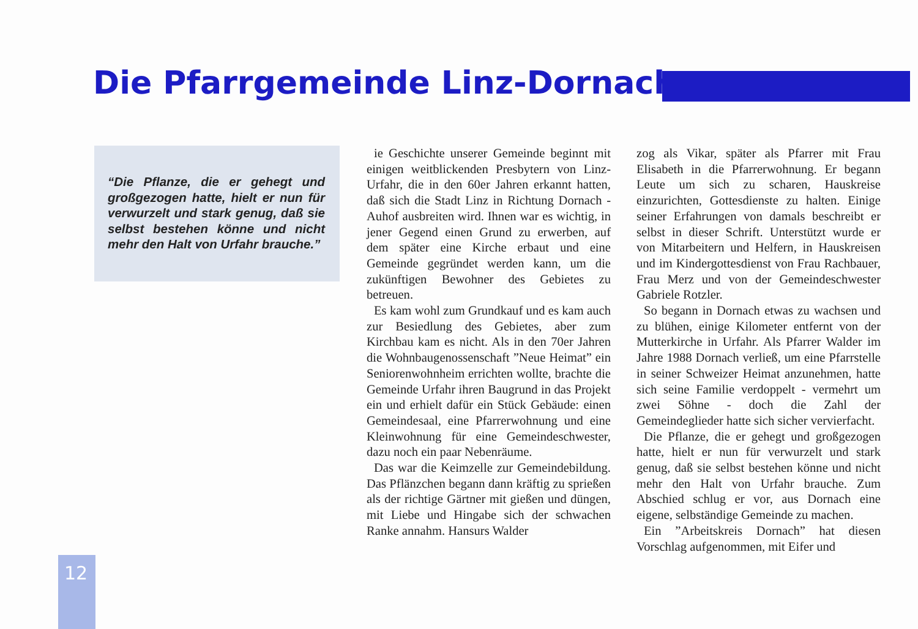Die Pfarrgemeinde Linz-Dornach
“Die Pflanze, die er gehegt und großgezogen hatte, hielt er nun für verwurzelt und stark genug, daß sie selbst bestehen könne und nicht mehr den Halt von Urfahr brauche.”
ie Geschichte unserer Gemeinde beginnt mit einigen weitblickenden Presbytern von Linz-Urfahr, die in den 60er Jahren erkannt hatten, daß sich die Stadt Linz in Richtung Dornach - Auhof ausbreiten wird. Ihnen war es wichtig, in jener Gegend einen Grund zu erwerben, auf dem später eine Kirche erbaut und eine Gemeinde gegründet werden kann, um die zukünftigen Bewohner des Gebietes zu betreuen.
Es kam wohl zum Grundkauf und es kam auch zur Besiedlung des Gebietes, aber zum Kirchbau kam es nicht. Als in den 70er Jahren die Wohnbaugenossenschaft ”Neue Heimat” ein Seniorenwohnheim errichten wollte, brachte die Gemeinde Urfahr ihren Baugrund in das Projekt ein und erhielt dafür ein Stück Gebäude: einen Gemeindesaal, eine Pfarrerwohnung und eine Kleinwohnung für eine Gemeindeschwester, dazu noch ein paar Nebenräume.
Das war die Keimzelle zur Gemeindebildung. Das Pflänzchen begann dann kräftig zu sprießen als der richtige Gärtner mit gießen und düngen, mit Liebe und Hingabe sich der schwachen Ranke annahm. Hansurs Walder
zog als Vikar, später als Pfarrer mit Frau Elisabeth in die Pfarrerwohnung. Er begann Leute um sich zu scharen, Hauskreise einzurichten, Gottesdienste zu halten. Einige seiner Erfahrungen von damals beschreibt er selbst in dieser Schrift. Unterstützt wurde er von Mitarbeitern und Helfern, in Hauskreisen und im Kindergottesdienst von Frau Rachbauer, Frau Merz und von der Gemeindeschwester Gabriele Rotzler.
So begann in Dornach etwas zu wachsen und zu blühen, einige Kilometer entfernt von der Mutterkirche in Urfahr. Als Pfarrer Walder im Jahre 1988 Dornach verließ, um eine Pfarrstelle in seiner Schweizer Heimat anzunehmen, hatte sich seine Familie verdoppelt - vermehrt um zwei Söhne - doch die Zahl der Gemeindeglieder hatte sich sicher vervierfacht.
Die Pflanze, die er gehegt und großgezogen hatte, hielt er nun für verwurzelt und stark genug, daß sie selbst bestehen könne und nicht mehr den Halt von Urfahr brauche. Zum Abschied schlug er vor, aus Dornach eine eigene, selbständige Gemeinde zu machen.
Ein ”Arbeitskreis Dornach” hat diesen Vorschlag aufgenommen, mit Eifer und
12